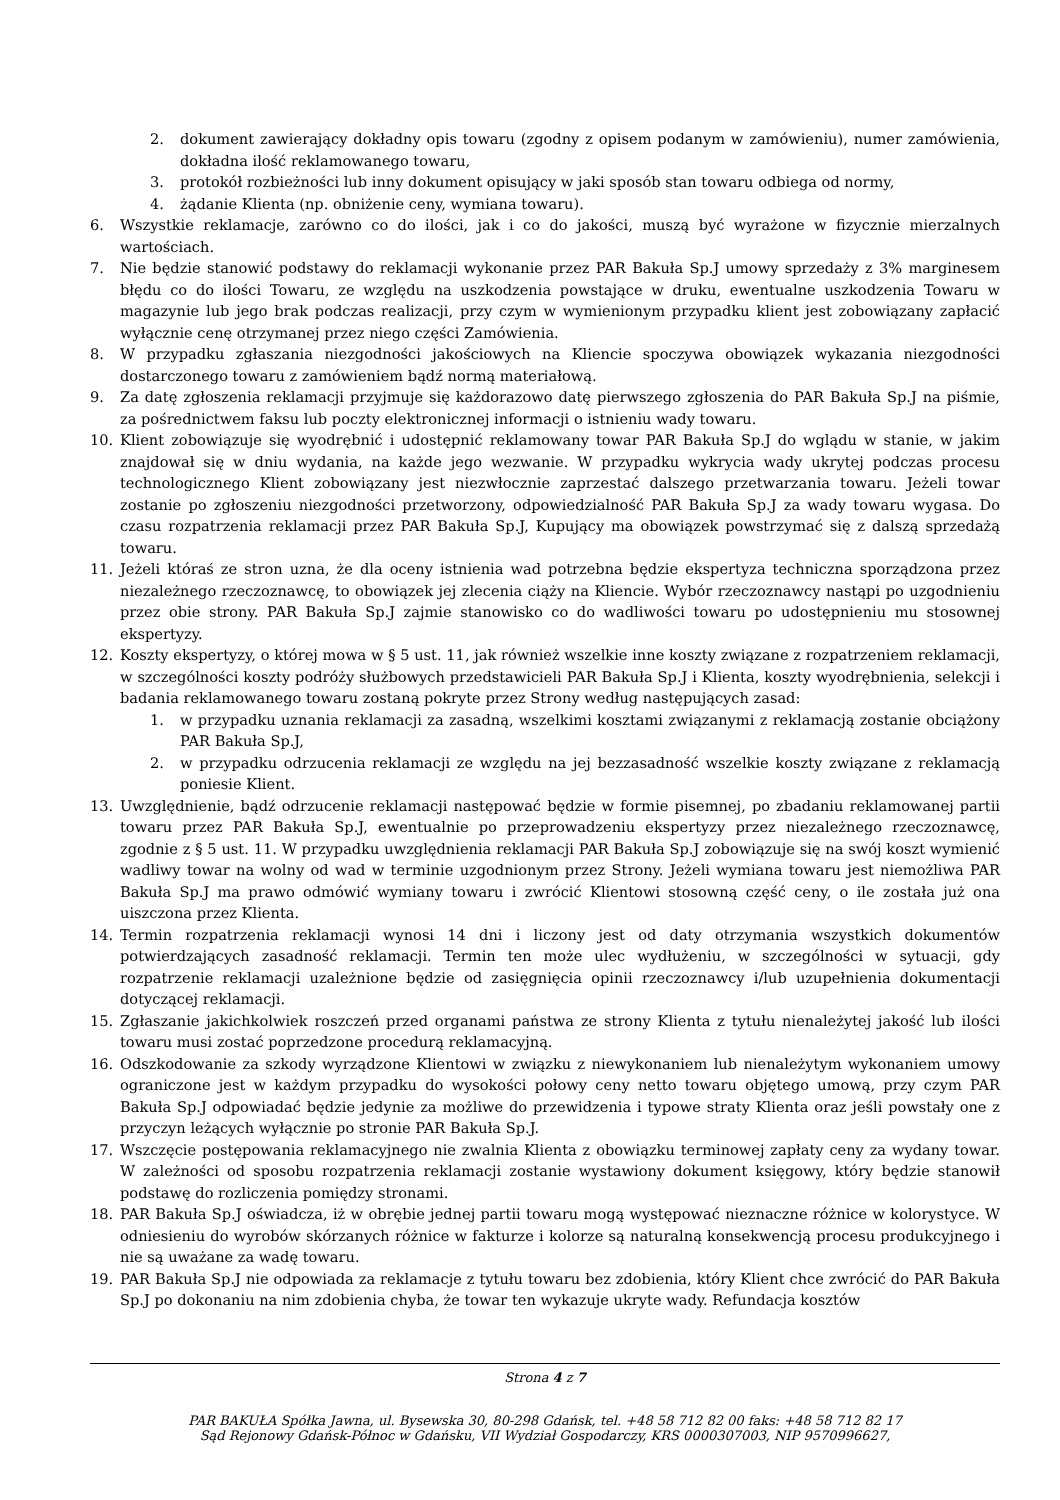2. dokument zawierający dokładny opis towaru (zgodny z opisem podanym w zamówieniu), numer zamówienia, dokładna ilość reklamowanego towaru,
3. protokół rozbieżności lub inny dokument opisujący w jaki sposób stan towaru odbiega od normy,
4. żądanie Klienta (np. obniżenie ceny, wymiana towaru).
6. Wszystkie reklamacje, zarówno co do ilości, jak i co do jakości, muszą być wyrażone w fizycznie mierzalnych wartościach.
7. Nie będzie stanowić podstawy do reklamacji wykonanie przez PAR Bakuła Sp.J umowy sprzedaży z 3% marginesem błędu co do ilości Towaru, ze względu na uszkodzenia powstające w druku, ewentualne uszkodzenia Towaru w magazynie lub jego brak podczas realizacji, przy czym w wymienionym przypadku klient jest zobowiązany zapłacić wyłącznie cenę otrzymanej przez niego części Zamówienia.
8. W przypadku zgłaszania niezgodności jakościowych na Kliencie spoczywa obowiązek wykazania niezgodności dostarczonego towaru z zamówieniem bądź normą materiałową.
9. Za datę zgłoszenia reklamacji przyjmuje się każdorazowo datę pierwszego zgłoszenia do PAR Bakuła Sp.J na piśmie, za pośrednictwem faksu lub poczty elektronicznej informacji o istnieniu wady towaru.
10. Klient zobowiązuje się wyodrębnić i udostępnić reklamowany towar PAR Bakuła Sp.J do wglądu w stanie, w jakim znajdował się w dniu wydania, na każde jego wezwanie. W przypadku wykrycia wady ukrytej podczas procesu technologicznego Klient zobowiązany jest niezwłocznie zaprzestać dalszego przetwarzania towaru. Jeżeli towar zostanie po zgłoszeniu niezgodności przetworzony, odpowiedzialność PAR Bakuła Sp.J za wady towaru wygasa. Do czasu rozpatrzenia reklamacji przez PAR Bakuła Sp.J, Kupujący ma obowiązek powstrzymać się z dalszą sprzedażą towaru.
11. Jeżeli któraś ze stron uzna, że dla oceny istnienia wad potrzebna będzie ekspertyza techniczna sporządzona przez niezależnego rzeczoznawcę, to obowiązek jej zlecenia ciąży na Kliencie. Wybór rzeczoznawcy nastąpi po uzgodnieniu przez obie strony. PAR Bakuła Sp.J zajmie stanowisko co do wadliwości towaru po udostępnieniu mu stosownej ekspertyzy.
12. Koszty ekspertyzy, o której mowa w § 5 ust. 11, jak również wszelkie inne koszty związane z rozpatrzeniem reklamacji, w szczególności koszty podróży służbowych przedstawicieli PAR Bakuła Sp.J i Klienta, koszty wyodrębnienia, selekcji i badania reklamowanego towaru zostaną pokryte przez Strony według następujących zasad:
1. w przypadku uznania reklamacji za zasadną, wszelkimi kosztami związanymi z reklamacją zostanie obciążony PAR Bakuła Sp.J,
2. w przypadku odrzucenia reklamacji ze względu na jej bezzasadność wszelkie koszty związane z reklamacją poniesie Klient.
13. Uwzględnienie, bądź odrzucenie reklamacji następować będzie w formie pisemnej, po zbadaniu reklamowanej partii towaru przez PAR Bakuła Sp.J, ewentualnie po przeprowadzeniu ekspertyzy przez niezależnego rzeczoznawcę, zgodnie z § 5 ust. 11. W przypadku uwzględnienia reklamacji PAR Bakuła Sp.J zobowiązuje się na swój koszt wymienić wadliwy towar na wolny od wad w terminie uzgodnionym przez Strony. Jeżeli wymiana towaru jest niemożliwa PAR Bakuła Sp.J ma prawo odmówić wymiany towaru i zwrócić Klientowi stosowną część ceny, o ile została już ona uiszczona przez Klienta.
14. Termin rozpatrzenia reklamacji wynosi 14 dni i liczony jest od daty otrzymania wszystkich dokumentów potwierdzających zasadność reklamacji. Termin ten może ulec wydłużeniu, w szczególności w sytuacji, gdy rozpatrzenie reklamacji uzależnione będzie od zasięgnięcia opinii rzeczoznawcy i/lub uzupełnienia dokumentacji dotyczącej reklamacji.
15. Zgłaszanie jakichkolwiek roszczeń przed organami państwa ze strony Klienta z tytułu nienależytej jakość lub ilości towaru musi zostać poprzedzone procedurą reklamacyjną.
16. Odszkodowanie za szkody wyrządzone Klientowi w związku z niewykonaniem lub nienależytym wykonaniem umowy ograniczone jest w każdym przypadku do wysokości połowy ceny netto towaru objętego umową, przy czym PAR Bakuła Sp.J odpowiadać będzie jedynie za możliwe do przewidzenia i typowe straty Klienta oraz jeśli powstały one z przyczyn leżących wyłącznie po stronie PAR Bakuła Sp.J.
17. Wszczęcie postępowania reklamacyjnego nie zwalnia Klienta z obowiązku terminowej zapłaty ceny za wydany towar. W zależności od sposobu rozpatrzenia reklamacji zostanie wystawiony dokument księgowy, który będzie stanowił podstawę do rozliczenia pomiędzy stronami.
18. PAR Bakuła Sp.J oświadcza, iż w obrębie jednej partii towaru mogą występować nieznaczne różnice w kolorystyce. W odniesieniu do wyrobów skórzanych różnice w fakturze i kolorze są naturalną konsekwencją procesu produkcyjnego i nie są uważane za wadę towaru.
19. PAR Bakuła Sp.J nie odpowiada za reklamacje z tytułu towaru bez zdobienia, który Klient chce zwrócić do PAR Bakuła Sp.J po dokonaniu na nim zdobienia chyba, że towar ten wykazuje ukryte wady. Refundacja kosztów
Strona 4 z 7
PAR BAKUŁA Spółka Jawna, ul. Bysewska 30, 80-298 Gdańsk, tel. +48 58 712 82 00 faks: +48 58 712 82 17
Sąd Rejonowy Gdańsk-Północ w Gdańsku, VII Wydział Gospodarczy, KRS 0000307003, NIP 9570996627,